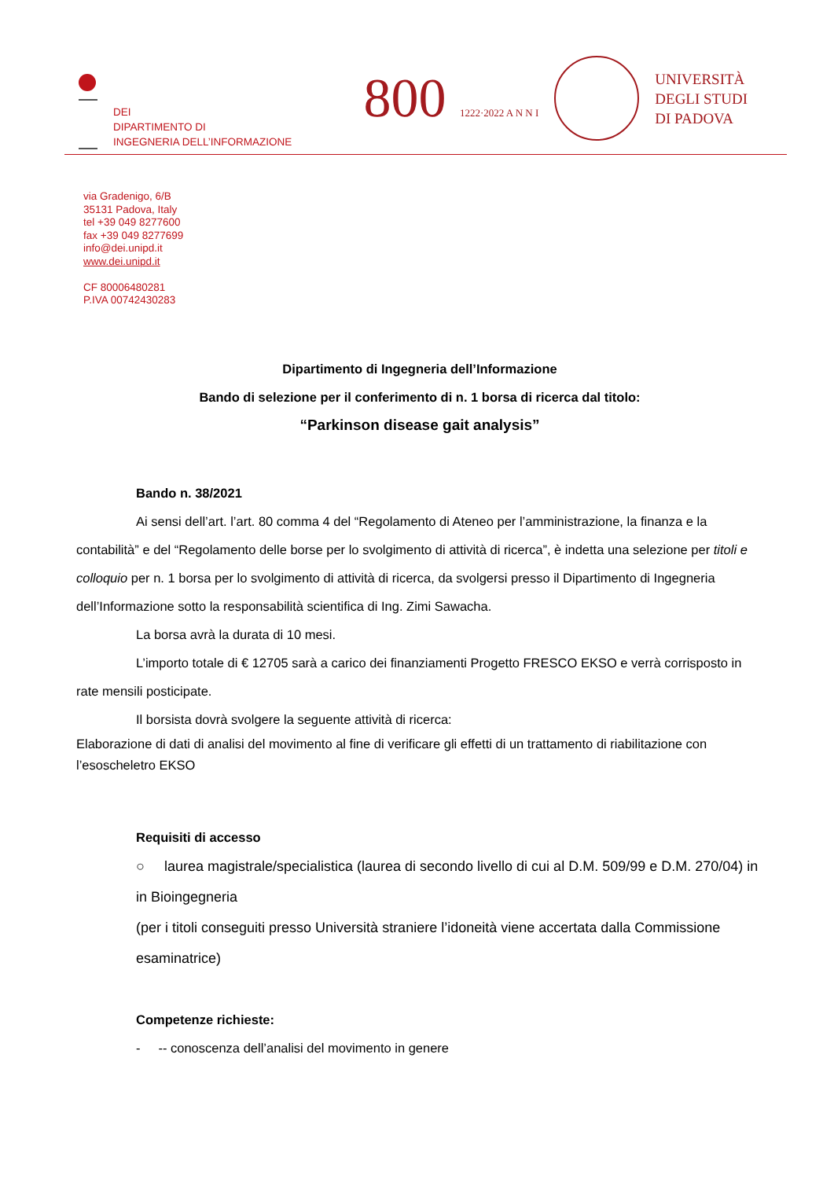DEI
DIPARTIMENTO DI
INGEGNERIA DELL’INFORMAZIONE
800 1222·2022 A N N I
UNIVERSITÀ
DEGLI STUDI
DI PADOVA
via Gradenigo, 6/B
35131 Padova, Italy
tel +39 049 8277600
fax +39 049 8277699
info@dei.unipd.it
www.dei.unipd.it
CF 80006480281
P.IVA 00742430283
Dipartimento di Ingegneria dell’Informazione
Bando di selezione per il conferimento di n. 1 borsa di ricerca dal titolo:
“Parkinson disease gait analysis”
Bando n. 38/2021
Ai sensi dell’art. l’art. 80 comma 4 del “Regolamento di Ateneo per l’amministrazione, la finanza e la contabilità” e del “Regolamento delle borse per lo svolgimento di attività di ricerca”, è indetta una selezione per titoli e colloquio per n. 1 borsa per lo svolgimento di attività di ricerca, da svolgersi presso il Dipartimento di Ingegneria dell’Informazione sotto la responsabilità scientifica di Ing. Zimi Sawacha.
La borsa avrà la durata di 10 mesi.
L’importo totale di € 12705 sarà a carico dei finanziamenti Progetto FRESCO EKSO e verrà corrisposto in rate mensili posticipate.
Il borsista dovrà svolgere la seguente attività di ricerca:
Elaborazione di dati di analisi del movimento al fine di verificare gli effetti di un trattamento di riabilitazione con l’esoscheletro EKSO
Requisiti di accesso
○ laurea magistrale/specialistica (laurea di secondo livello di cui al D.M. 509/99 e D.M. 270/04) in in Bioingegneria
(per i titoli conseguiti presso Università straniere l’idoneità viene accertata dalla Commissione esaminatrice)
Competenze richieste:
- -- conoscenza dell’analisi del movimento in genere